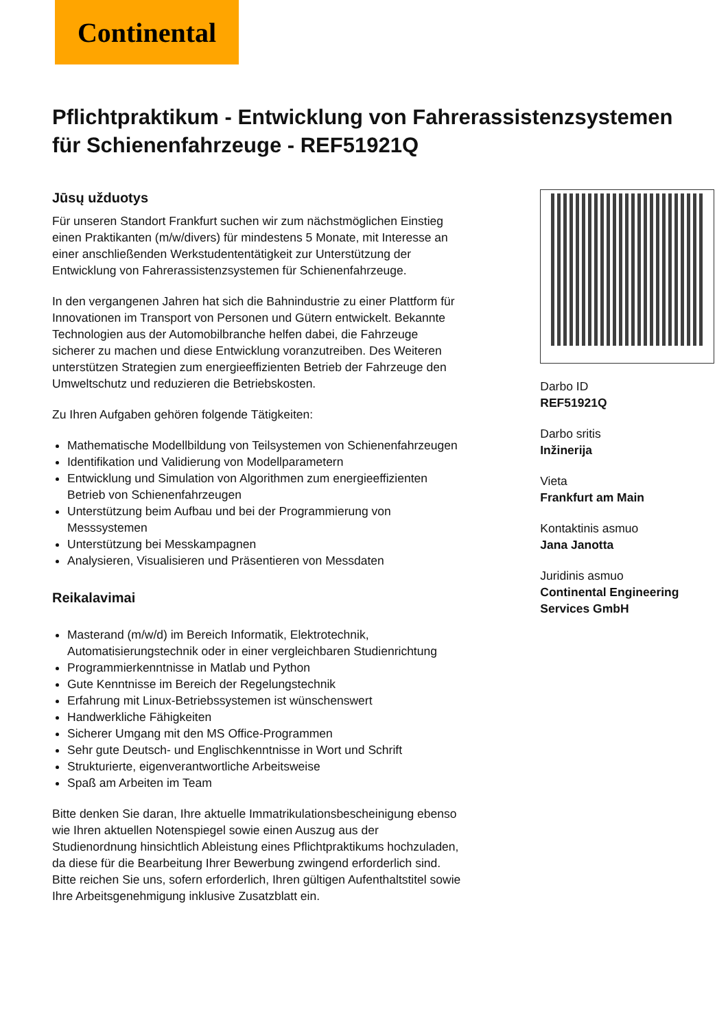Continental
Pflichtpraktikum - Entwicklung von Fahrerassistenzsystemen für Schienenfahrzeuge - REF51921Q
Jūsų užduotys
Für unseren Standort Frankfurt suchen wir zum nächstmöglichen Einstieg einen Praktikanten (m/w/divers) für mindestens 5 Monate, mit Interesse an einer anschließenden Werkstudententätigkeit zur Unterstützung der Entwicklung von Fahrerassistenzsystemen für Schienenfahrzeuge.
In den vergangenen Jahren hat sich die Bahnindustrie zu einer Plattform für Innovationen im Transport von Personen und Gütern entwickelt. Bekannte Technologien aus der Automobilbranche helfen dabei, die Fahrzeuge sicherer zu machen und diese Entwicklung voranzutreiben. Des Weiteren unterstützen Strategien zum energieeffizienten Betrieb der Fahrzeuge den Umweltschutz und reduzieren die Betriebskosten.
Zu Ihren Aufgaben gehören folgende Tätigkeiten:
Mathematische Modellbildung von Teilsystemen von Schienenfahrzeugen
Identifikation und Validierung von Modellparametern
Entwicklung und Simulation von Algorithmen zum energieeffizienten Betrieb von Schienenfahrzeugen
Unterstützung beim Aufbau und bei der Programmierung von Messsystemen
Unterstützung bei Messkampagnen
Analysieren, Visualisieren und Präsentieren von Messdaten
Reikalavimai
Masterand (m/w/d) im Bereich Informatik, Elektrotechnik, Automatisierungstechnik oder in einer vergleichbaren Studienrichtung
Programmierkenntnisse in Matlab und Python
Gute Kenntnisse im Bereich der Regelungstechnik
Erfahrung mit Linux-Betriebssystemen ist wünschenswert
Handwerkliche Fähigkeiten
Sicherer Umgang mit den MS Office-Programmen
Sehr gute Deutsch- und Englischkenntnisse in Wort und Schrift
Strukturierte, eigenverantwortliche Arbeitsweise
Spaß am Arbeiten im Team
Bitte denken Sie daran, Ihre aktuelle Immatrikulationsbescheinigung ebenso wie Ihren aktuellen Notenspiegel sowie einen Auszug aus der Studienordnung hinsichtlich Ableistung eines Pflichtpraktikums hochzuladen, da diese für die Bearbeitung Ihrer Bewerbung zwingend erforderlich sind. Bitte reichen Sie uns, sofern erforderlich, Ihren gültigen Aufenthaltstitel sowie Ihre Arbeitsgenehmigung inklusive Zusatzblatt ein.
Darbo ID
REF51921Q
Darbo sritis
Inžinerija
Vieta
Frankfurt am Main
Kontaktinis asmuo
Jana Janotta
Juridinis asmuo
Continental Engineering Services GmbH